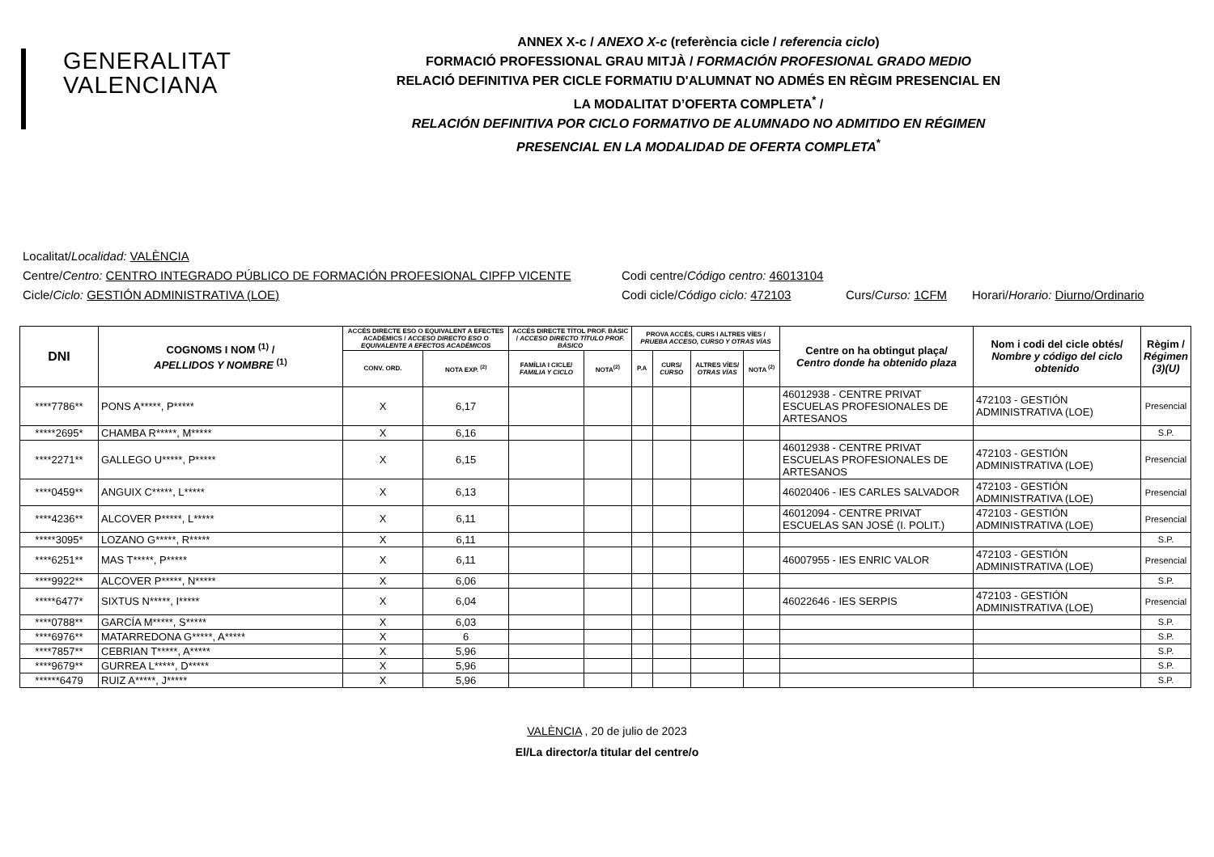GENERALITAT
VALENCIANA
ANNEX X-c / ANEXO X-c (referència cicle / referencia ciclo)
FORMACIÓ PROFESSIONAL GRAU MITJÀ / FORMACIÓN PROFESIONAL GRADO MEDIO
RELACIÓ DEFINITIVA PER CICLE FORMATIU D'ALUMNAT NO ADMÉS EN RÈGIM PRESENCIAL EN
LA MODALITAT D’OFERTA COMPLETA<sup>*</sup> /
RELACIÓN DEFINITIVA POR CICLO FORMATIVO DE ALUMNADO NO ADMITIDO EN RÉGIMEN
PRESENCIAL EN LA MODALIDAD DE OFERTA COMPLETA<sup>*</sup>
Localitat/Localidad: VALÈNCIA
Centre/Centro: CENTRO INTEGRADO PÚBLICO DE FORMACIÓN PROFESIONAL CIPFP VICENTE Codi centre/Código centro: 46013104
Cicle/Ciclo: GESTIÓN ADMINISTRATIVA (LOE) Codi cicle/Código ciclo: 472103 Curs/Curso: 1CFM Horari/Horario: Diurno/Ordinario
| DNI | COGNOMS I NOM <sup>(1)</sup> / APELLIDOS Y NOMBRE <sup>(1)</sup> | ACCÉS DIRECTE ESO O EQUIVALENT A EFECTES ACADÈMICS / ACCESO DIRECTO ESO O EQUIVALENTE A EFECTOS ACADÉMICOS | | ACCÉS DIRECTE TÍTOL PROF. BÀSIC / ACCESO DIRECTO TÍTULO PROF. BÁSICO | | PROVA ACCÉS, CURS I ALTRES VÍES / PRUEBA ACCESO, CURSO Y OTRAS VÍAS | | | | Centre on ha obtingut plaça/ Centro donde ha obtenido plaza | Nom i codi del cicle obtés/ Nombre y código del ciclo obtenido | Règim / Régimen (3)(U) |
| --- | --- | --- | --- | --- | --- | --- | --- | --- | --- | --- | --- | --- |
| | | CONV. ORD. | NOTA EXP. <sup>(2)</sup> | FAMÍLIA I CICLE/ FAMILIA Y CICLO | NOTA<sup>(2)</sup> | P.A | CURS/ CURSO | ALTRES VÍES/ OTRAS VÍAS | NOTA <sup>(2)</sup> | | | |
| ****7786** | PONS A*****, P***** | X | 6,17 | | | | | | | 46012938 - CENTRE PRIVAT ESCUELAS PROFESIONALES DE ARTESANOS | 472103 - GESTIÓN ADMINISTRATIVA (LOE) | Presencial |
| *****2695* | CHAMBA R*****, M***** | X | 6,16 | | | | | | | | | S.P. |
| ****2271** | GALLEGO U*****, P***** | X | 6,15 | | | | | | | 46012938 - CENTRE PRIVAT ESCUELAS PROFESIONALES DE ARTESANOS | 472103 - GESTIÓN ADMINISTRATIVA (LOE) | Presencial |
| ****0459** | ANGUIX C*****, L***** | X | 6,13 | | | | | | | 46020406 - IES CARLES SALVADOR | 472103 - GESTIÓN ADMINISTRATIVA (LOE) | Presencial |
| ****4236** | ALCOVER P*****, L***** | X | 6,11 | | | | | | | 46012094 - CENTRE PRIVAT ESCUELAS SAN JOSÉ (I. POLIT.) | 472103 - GESTIÓN ADMINISTRATIVA (LOE) | Presencial |
| *****3095* | LOZANO G*****, R***** | X | 6,11 | | | | | | | | | S.P. |
| ****6251** | MAS T*****, P***** | X | 6,11 | | | | | | | 46007955 - IES ENRIC VALOR | 472103 - GESTIÓN ADMINISTRATIVA (LOE) | Presencial |
| ****9922** | ALCOVER P*****, N***** | X | 6,06 | | | | | | | | | S.P. |
| *****6477* | SIXTUS N*****, I***** | X | 6,04 | | | | | | | 46022646 - IES SERPIS | 472103 - GESTIÓN ADMINISTRATIVA (LOE) | Presencial |
| ****0788** | GARCÍA M*****, S***** | X | 6,03 | | | | | | | | | S.P. |
| ****6976** | MATARREDONA G*****, A***** | X | 6 | | | | | | | | | S.P. |
| ****7857** | CEBRIAN T*****, A***** | X | 5,96 | | | | | | | | | S.P. |
| ****9679** | GURREA L*****, D***** | X | 5,96 | | | | | | | | | S.P. |
| ******6479 | RUIZ A*****, J***** | X | 5,96 | | | | | | | | | S.P. |
VALÈNCIA , 20 de julio de 2023
El/La director/a titular del centre/o